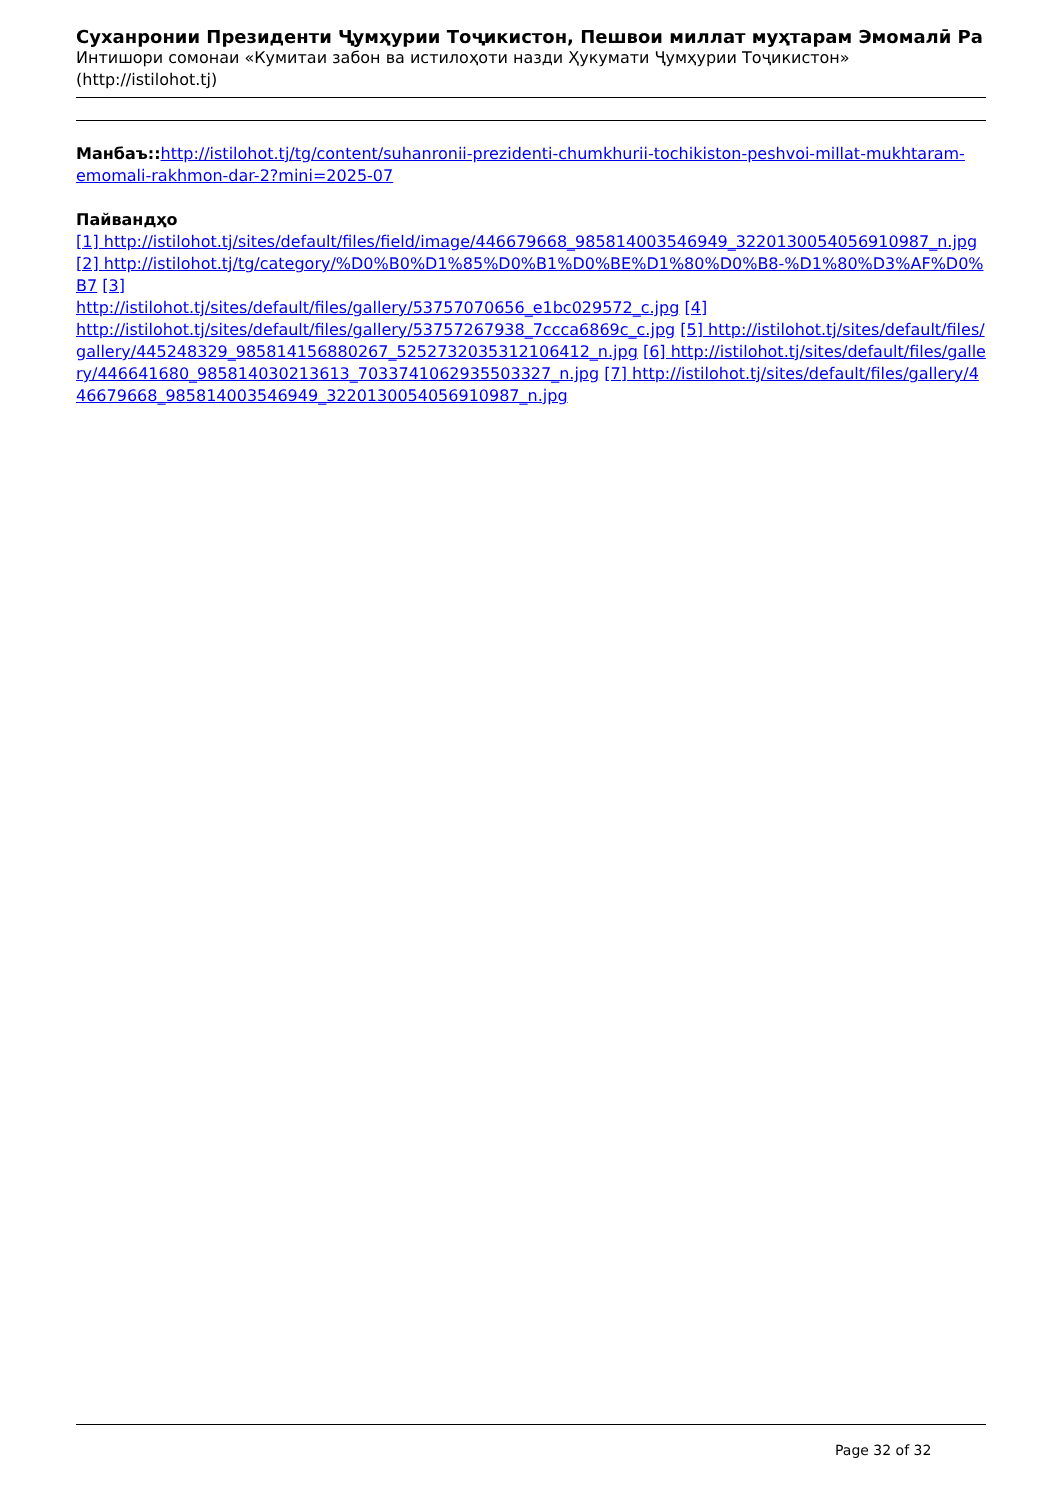Суханронии Президенти Ҷумҳурии Тоҷикистон, Пешвои миллат муҳтарам Эмомалӣ Ра
Интишори сомонаи «Кумитаи забон ва истилоҳоти назди Ҳукумати Ҷумҳурии Тоҷикистон» (http://istilohot.tj)
Манбаъ:: http://istilohot.tj/tg/content/suhanronii-prezidenti-chumkhurii-tochikiston-peshvoi-millat-mukhtaram-emomali-rakhmon-dar-2?mini=2025-07
Пайвандҳо
[1] http://istilohot.tj/sites/default/files/field/image/446679668_985814003546949_3220130054056910987_n.jpg [2] http://istilohot.tj/tg/category/%D0%B0%D1%85%D0%B1%D0%BE%D1%80%D0%B8-%D1%80%D3%AF%D0%B7 [3]
http://istilohot.tj/sites/default/files/gallery/53757070656_e1bc029572_c.jpg [4]
http://istilohot.tj/sites/default/files/gallery/53757267938_7ccca6869c_c.jpg [5] http://istilohot.tj/sites/default/files/gallery/445248329_985814156880267_5252732035312106412_n.jpg [6] http://istilohot.tj/sites/default/files/gallery/446641680_985814030213613_7033741062935503327_n.jpg [7] http://istilohot.tj/sites/default/files/gallery/446679668_985814003546949_3220130054056910987_n.jpg
Page 32 of 32